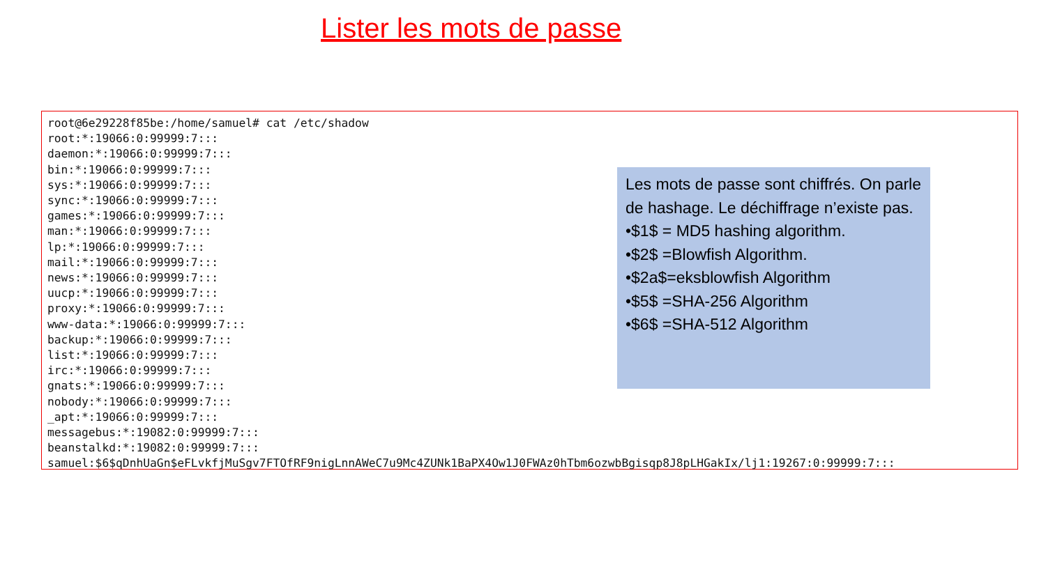Lister les mots de passe
root@6e29228f85be:/home/samuel# cat /etc/shadow
root:*:19066:0:99999:7:::
daemon:*:19066:0:99999:7:::
bin:*:19066:0:99999:7:::
sys:*:19066:0:99999:7:::
sync:*:19066:0:99999:7:::
games:*:19066:0:99999:7:::
man:*:19066:0:99999:7:::
lp:*:19066:0:99999:7:::
mail:*:19066:0:99999:7:::
news:*:19066:0:99999:7:::
uucp:*:19066:0:99999:7:::
proxy:*:19066:0:99999:7:::
www-data:*:19066:0:99999:7:::
backup:*:19066:0:99999:7:::
list:*:19066:0:99999:7:::
irc:*:19066:0:99999:7:::
gnats:*:19066:0:99999:7:::
nobody:*:19066:0:99999:7:::
_apt:*:19066:0:99999:7:::
messagebus:*:19082:0:99999:7:::
beanstalkd:*:19082:0:99999:7:::
samuel:$6$qDnhUaGn$eFLvkfjMuSgv7FTOfRF9nigLnnAWeC7u9Mc4ZUNk1BaPX4Ow1J0FWAz0hTbm6ozwbBgisqp8J8pLHGakIx/lj1:19267:0:99999:7:::
Les mots de passe sont chiffrés. On parle de hashage. Le déchiffrage n’existe pas.
•$1$ = MD5 hashing algorithm.
•$2$ =Blowfish Algorithm.
•$2a$=eksblowfish Algorithm
•$5$ =SHA-256 Algorithm
•$6$ =SHA-512 Algorithm